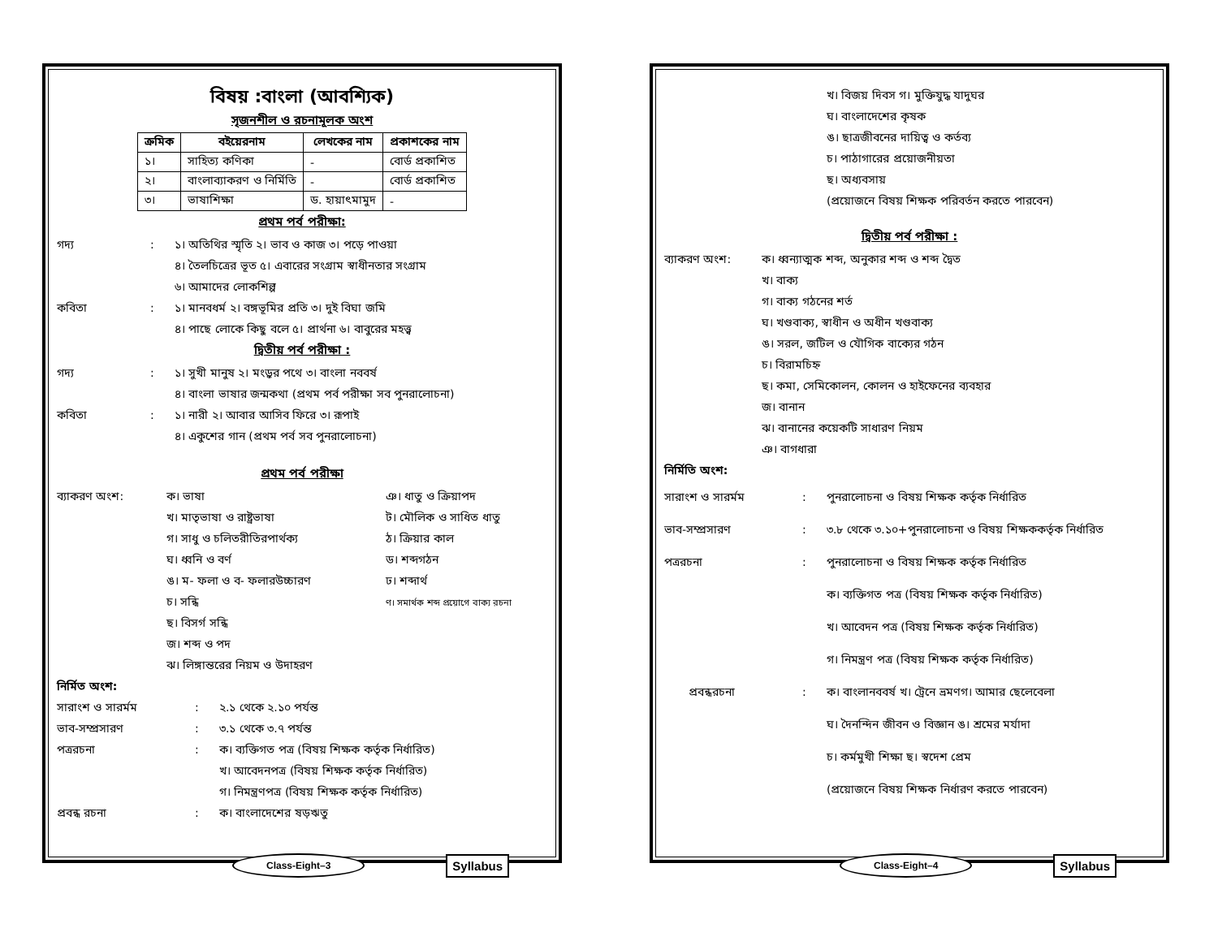বিষয় :বাংলা (আবশ্যিক)
সৃজনশীল ও রচনামূলক অংশ
| ক্রমিক | বইয়েরনাম | লেখকের নাম | প্রকাশকের নাম |
| --- | --- | --- | --- |
| ১। | সাহিত্য কণিকা | - | বোর্ড প্রকাশিত |
| ২। | বাংলাব্যাকরণ ও নির্মিতি | - | বোর্ড প্রকাশিত |
| ৩। | ভাষাশিক্ষা | ড. হায়াৎমামুদ | - |
প্রথম পর্ব পরীক্ষা:
গদ্য : ১। অতিথির স্মৃতি ২। ভাব ও কাজ ৩। পড়ে পাওয়া
৪। তৈলচিত্রের ভূত ৫। এবারের সংগ্রাম স্বাধীনতার সংগ্রাম
৬। আমাদের লোকশিল্প
কবিতা : ১। মানবধর্ম ২। বঙ্গভূমির প্রতি ৩। দুই বিঘা জমি
৪। পাছে লোকে কিছু বলে ৫। প্রার্থনা ৬। বাবুরের মহত্ত্ব
দ্বিতীয় পর্ব পরীক্ষা :
গদ্য : ১। সুখী মানুষ ২। মংড়ুর পথে ৩। বাংলা নববর্ষ
৪। বাংলা ভাষার জন্মকথা (প্রথম পর্ব পরীক্ষা সব পুনরালোচনা)
কবিতা : ১। নারী ২। আবার আসিব ফিরে ৩। রূপাই
৪। একুশের গান (প্রথম পর্ব সব পুনরালোচনা)
প্রথম পর্ব পরীক্ষা
ব্যাকরণ অংশ: ক। ভাষা
খ। মাতৃভাষা ও রাষ্ট্রভাষা
গ। সাধু ও চলিতরীতিরপার্থক্য
ঘ। ধ্বনি ও বর্ণ
ঙ। ম- ফলা ও ব- ফলারউচ্চারণ
চ। সন্ধি
ছ। বিসর্গ সন্ধি
জ। শব্দ ও পদ
ঝ। লিঙ্গান্তরের নিয়ম ও উদাহরণ
ঞ। ধাতু ও ক্রিয়াপদ
ট। মৌলিক ও সাধিত ধাতু
ঠ। ক্রিয়ার কাল
ড। শব্দগঠন
ঢ। শব্দার্থ
ণ। সমার্থক শব্দ প্রয়োগে বাক্য রচনা
নির্মিত অংশ:
সারাংশ ও সারর্মম : ২.১ থেকে ২.১০ পর্যন্ত
ভাব-সম্প্রসারণ : ৩.১ থেকে ৩.৭ পর্যন্ত
পত্ররচনা : ক। ব্যক্তিগত পত্র (বিষয় শিক্ষক কর্তৃক নির্ধারিত)
খ। আবেদনপত্র (বিষয় শিক্ষক কর্তৃক নির্ধারিত)
গ। নিমন্ত্রণপত্র (বিষয় শিক্ষক কর্তৃক নির্ধারিত)
প্রবন্ধ রচনা : ক। বাংলাদেশের ষড়ঋতু
Class-Eight–3 Syllabus
খ। বিজয় দিবস গ। মুক্তিযুদ্ধ যাদুঘর
ঘ। বাংলাদেশের কৃষক
ঙ। ছাত্রজীবনের দায়িত্ব ও কর্তব্য
চ। পাঠাগারের প্রয়োজনীয়তা
ছ। অধ্যবসায়
(প্রয়োজনে বিষয় শিক্ষক পরিবর্তন করতে পারবেন)
দ্বিতীয় পর্ব পরীক্ষা :
ব্যাকরণ অংশ: ক। ধ্বন্যাত্মক শব্দ, অনুকার শব্দ ও শব্দ দ্বৈত
খ। বাক্য
গ। বাক্য গঠনের শর্ত
ঘ। খণ্ডবাক্য, স্বাধীন ও অধীন খণ্ডবাক্য
ঙ। সরল, জটিল ও যৌগিক বাক্যের গঠন
চ। বিরামচিহ্ন
ছ। কমা, সেমিকোলন, কোলন ও হাইফেনের ব্যবহার
জ। বানান
ঝ। বানানের কয়েকটি সাধারণ নিয়ম
ঞ। বাগধারা
নির্মিতি অংশ:
সারাংশ ও সারর্মম : পুনরালোচনা ও বিষয় শিক্ষক কর্তৃক নির্ধারিত
ভাব-সম্প্রসারণ : ৩.৮ থেকে ৩.১০+পুনরালোচনা ও বিষয় শিক্ষককর্তৃক নির্ধারিত
পত্ররচনা : পুনরালোচনা ও বিষয় শিক্ষক কর্তৃক নির্ধারিত
ক। ব্যক্তিগত পত্র (বিষয় শিক্ষক কর্তৃক নির্ধারিত)
খ। আবেদন পত্র (বিষয় শিক্ষক কর্তৃক নির্ধারিত)
গ। নিমন্ত্রণ পত্র (বিষয় শিক্ষক কর্তৃক নির্ধারিত)
প্রবন্ধরচনা : ক। বাংলানববর্ষ খ। ট্রেনে ভ্রমণগ। আমার ছেলেবেলা
ঘ। দৈনন্দিন জীবন ও বিজ্ঞান ঙ। শ্রমের মর্যাদা
চ। কর্মমুখী শিক্ষা ছ। স্বদেশ প্রেম
(প্রয়োজনে বিষয় শিক্ষক নির্ধারণ করতে পারবেন)
Class-Eight–4 Syllabus